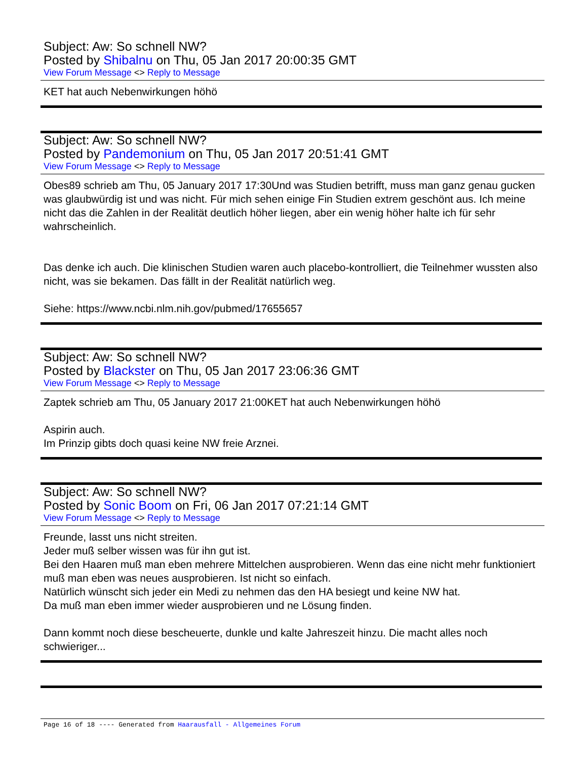Subject: Aw: So schnell NW?
Posted by Shibalnu on Thu, 05 Jan 2017 20:00:35 GMT
View Forum Message <> Reply to Message
KET hat auch Nebenwirkungen höhö
Subject: Aw: So schnell NW?
Posted by Pandemonium on Thu, 05 Jan 2017 20:51:41 GMT
View Forum Message <> Reply to Message
Obes89 schrieb am Thu, 05 January 2017 17:30Und was Studien betrifft, muss man ganz genau gucken was glaubwürdig ist und was nicht. Für mich sehen einige Fin Studien extrem geschönt aus. Ich meine nicht das die Zahlen in der Realität deutlich höher liegen, aber ein wenig höher halte ich für sehr wahrscheinlich.
Das denke ich auch. Die klinischen Studien waren auch placebo-kontrolliert, die Teilnehmer wussten also nicht, was sie bekamen. Das fällt in der Realität natürlich weg.
Siehe: https://www.ncbi.nlm.nih.gov/pubmed/17655657
Subject: Aw: So schnell NW?
Posted by Blackster on Thu, 05 Jan 2017 23:06:36 GMT
View Forum Message <> Reply to Message
Zaptek schrieb am Thu, 05 January 2017 21:00KET hat auch Nebenwirkungen höhö
Aspirin auch.
Im Prinzip gibts doch quasi keine NW freie Arznei.
Subject: Aw: So schnell NW?
Posted by Sonic Boom on Fri, 06 Jan 2017 07:21:14 GMT
View Forum Message <> Reply to Message
Freunde, lasst uns nicht streiten.
Jeder muß selber wissen was für ihn gut ist.
Bei den Haaren muß man eben mehrere Mittelchen ausprobieren. Wenn das eine nicht mehr funktioniert muß man eben was neues ausprobieren. Ist nicht so einfach.
Natürlich wünscht sich jeder ein Medi zu nehmen das den HA besiegt und keine NW hat.
Da muß man eben immer wieder ausprobieren und ne Lösung finden.
Dann kommt noch diese bescheuerte, dunkle und kalte Jahreszeit hinzu. Die macht alles noch schwieriger...
Page 16 of 18 ---- Generated from Haarausfall - Allgemeines Forum